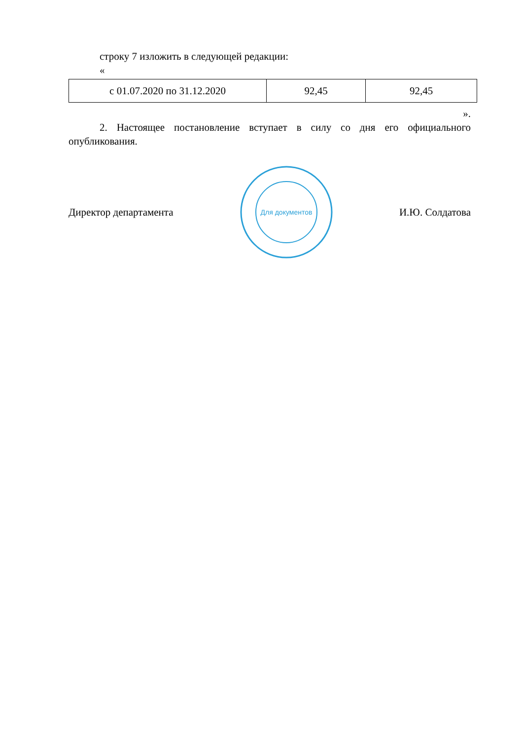строку 7 изложить в следующей редакции:
«
| с 01.07.2020 по 31.12.2020 | 92,45 | 92,45 |
».
2. Настоящее постановление вступает в силу со дня его официального опубликования.
Директор департамента
Для документов
И.Ю. Солдатова